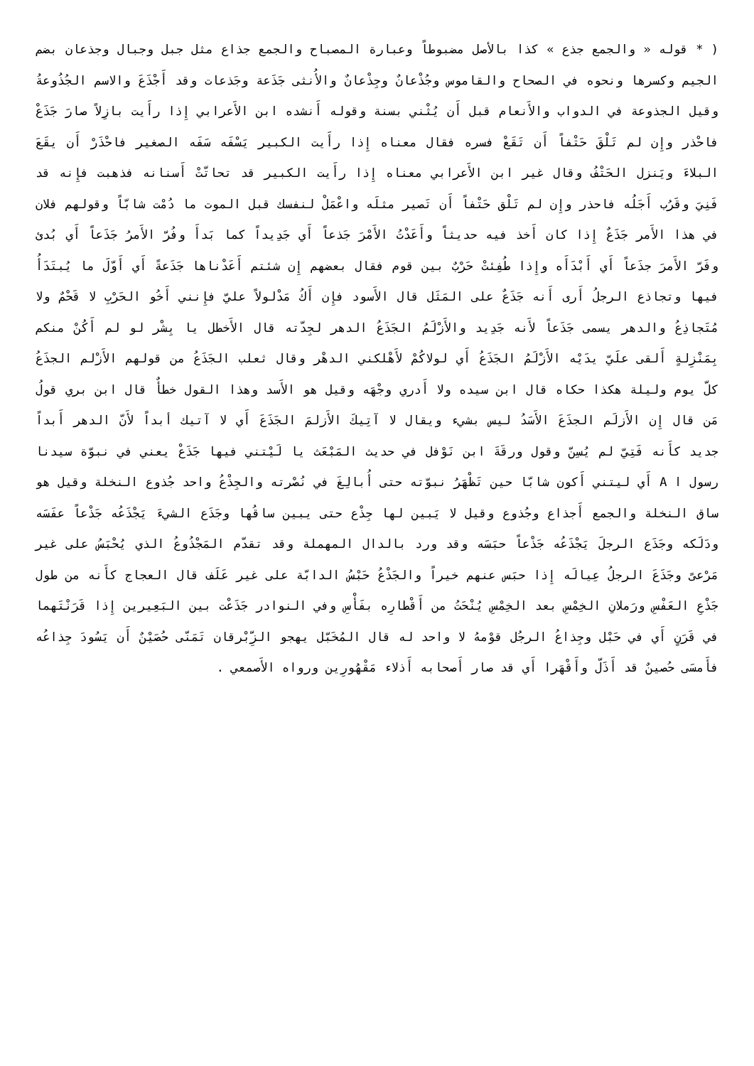( * قوله « والجمع جذع » كذا بالأصل مضبوطاً وعبارة المصباح والجمع جذاع مثل جبل وجبال وجذعان بضم الجيم وكسرها ونحوه في الصحاح والقاموس وجُذْعانٌ وجِذْعانٌ والأُنثى جَذَعة وجَذعات وقد أَجْذَعَ والاسم الجُذُوعةُ وقيل الجذوعة في الدواب والأَنعام قبل أَن يُثْني بسنة وقوله أَنشده ابن الأَعرابي إِذا رأَيت بازِلاً صارَ جَذَعْ فاحْذر وإِن لم تَلْقَ حَتْفاً أَن تَقَعْ فسره فقال معناه إِذا رأَيت الكبير يَسْفَه سَفَه الصغير فاحْذَرْ أَن يقَعَ البلاءَ ويَنزل الحَتْفُ وقال غير ابن الأَعرابي معناه إِذا رأَيت الكبير قد تحاتّتْ أَسنانه فذهبت فإِنه قد فَنِيَ وقَرُب أَجَلُه فاحذر وإِن لم تَلْق حَتْفاً أَن تَصير مثلَه واعْمَلْ لنفسك قبل الموت ما دُمْت شابّاً وقولهم فلان في هذا الأَمر جَذَعٌ إِذا كان أَخذ فيه حديثاً وأَعَدْتُ الأَمْرَ جَذعاً أَي جَدِيداً كما بَدأَ وفُرّ الأَمرُ جَذَعاً أَي بُدئ وفَرّ الأَمرَ جذَعاً أَي أَبْدَأَه وإِذا طُفِئتْ حَرْبٌ بين قوم فقال بعضهم إِن شئتم أَعَدْناها جَذَعةً أَي أَوّلَ ما يُبتَدَأُ فيها وتجاذع الرجلُ أَرى أَنه جَذَعٌ على المَثَل قال الأَسود فإِن أَكُ مَدْلولاً عليّ فإِنني أَخُو الحَرْبِ لا قَحْمٌ ولا مُتَجاذِعُ والدهر يسمى جَذَعاً لأَنه جَدِيد والأَزْلَمُ الجَذَعُ الدهر لجِدّته قال الأَخطل يا بِشْر لو لم أَكُنْ منكم بِمَنْزِلةٍ أَلقى علَيّ يدَيْه الأَزْلَمُ الجَذَعُ أَي لولاكُمْ لأَهْلكني الدهْر وقال ثعلب الجَذَعُ من قولهم الأَزْلم الجذَعُ كلّ يوم وليلة هكذا حكاه قال ابن سيده ولا أَدري وجْهَه وقيل هو الأَسد وهذا القول خطأٌ قال ابن بري قولُ مَن قال إِن الأَزلَم الجذَعَ الأَسَدُ ليس بشيء ويقال لا آتِيكَ الأَزلمَ الجَذَعَ أَي لا آتيك أبداً لأَنّ الدهر أَبداً جديد كأَنه فَتِيّ لم يُسِنّ وقول ورقَةَ ابن نَوْفل في حديث المَبْعَث يا لَيْتني فيها جَذَعْ يعني في نبوّة سيدنا رسول ا A أَي ليتني أَكون شابّا حين تَظْهَرُ نبوّته حتى أُبالِغَ في نُصْرته والجِذْعُ واحد جُذوع النخلة وقيل هو ساق النخلة والجمع أَجذاع وجُذوع وقيل لا يَبين لها جِذْع حتى يبين ساقُها وجَذَع الشيءَ يَجْذَعُه جَذْعاً عفَسَه ودَلَكه وجَذَع الرجلَ يَجْذَعُه جَذْعاً حبَسَه وقد ورد بالدال المهملة وقد تقدّم المَجْذُوعُ الذي يُحْبَسُ على غير مَرْعىً وجَذَعَ الرجلُ عِيالَه إِذا حبَس عنهم خيراً والجَذْعُ حَبْسُ الدابّة على غير عَلَف قال العجاج كأَنه من طول جَذْعِ العَفْسِ ورَملانِ الخِمْسِ بعد الخِمْسِ يُنْحَتُ من أَقْطارِه بفَأْسِ وفي النوادر جَذَعْت بين البَعِيرين إِذا قَرَنْتَهما في قَرَنٍ أَي في حَبْل وجِذاعُ الرجُل قوْمهُ لا واحد له قال المُخَبّل يهجو الزِّبْرقان تَمَنّى حُصَيْنٌ أَن يَسُودَ جِذاعُه فأَمسَى حُصينٌ قد أَذَلّ وأَقْهَرا أَي قد صار أَصحابه أَذلاء مَقْهُورِين ورواه الأَصمعي .